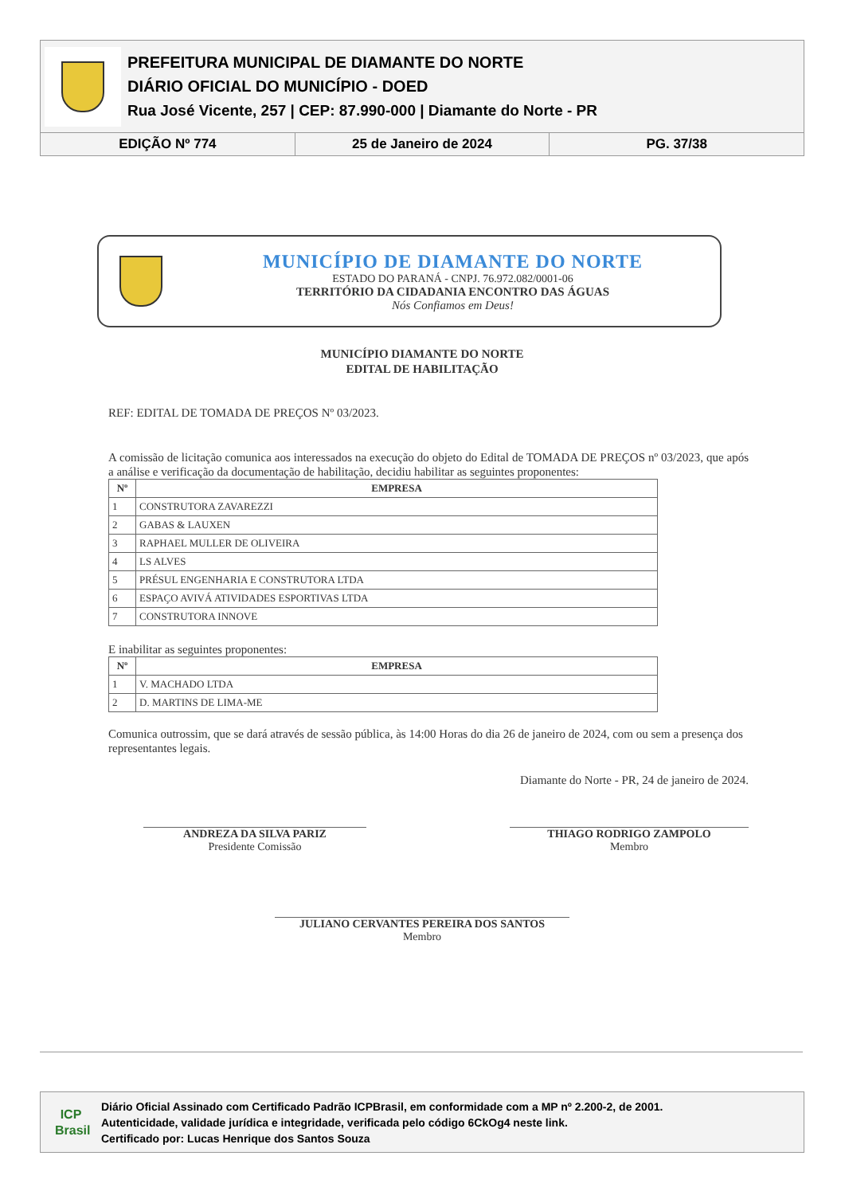PREFEITURA MUNICIPAL DE DIAMANTE DO NORTE
DIÁRIO OFICIAL DO MUNICÍPIO - DOED
Rua José Vicente, 257 | CEP: 87.990-000 | Diamante do Norte - PR
EDIÇÃO Nº 774 25 de Janeiro de 2024 PG. 37/38
MUNICÍPIO DE DIAMANTE DO NORTE
ESTADO DO PARANÁ - CNPJ. 76.972.082/0001-06
TERRITÓRIO DA CIDADANIA ENCONTRO DAS ÁGUAS
Nós Confiamos em Deus!
MUNICÍPIO DIAMANTE DO NORTE
EDITAL DE HABILITAÇÃO
REF: EDITAL DE TOMADA DE PREÇOS Nº 03/2023.
A comissão de licitação comunica aos interessados na execução do objeto do Edital de TOMADA DE PREÇOS nº 03/2023, que após a análise e verificação da documentação de habilitação, decidiu habilitar as seguintes proponentes:
| Nº | EMPRESA |
| --- | --- |
| 1 | CONSTRUTORA ZAVAREZZI |
| 2 | GABAS & LAUXEN |
| 3 | RAPHAEL MULLER DE OLIVEIRA |
| 4 | LS ALVES |
| 5 | PRÉSUL ENGENHARIA E CONSTRUTORA LTDA |
| 6 | ESPAÇO AVIVÁ ATIVIDADES ESPORTIVAS LTDA |
| 7 | CONSTRUTORA INNOVE |
E inabilitar as seguintes proponentes:
| Nº | EMPRESA |
| --- | --- |
| 1 | V. MACHADO LTDA |
| 2 | D. MARTINS DE LIMA-ME |
Comunica outrossim, que se dará através de sessão pública, às 14:00 Horas do dia 26 de janeiro de 2024, com ou sem a presença dos representantes legais.
Diamante do Norte - PR, 24 de janeiro de 2024.
ANDREZA DA SILVA PARIZ
Presidente Comissão
THIAGO RODRIGO ZAMPOLO
Membro
JULIANO CERVANTES PEREIRA DOS SANTOS
Membro
ICP
Brasil
Diário Oficial Assinado com Certificado Padrão ICPBrasil, em conformidade com a MP nº 2.200-2, de 2001.
Autenticidade, validade jurídica e integridade, verificada pelo código 6CkOg4 neste link.
Certificado por: Lucas Henrique dos Santos Souza